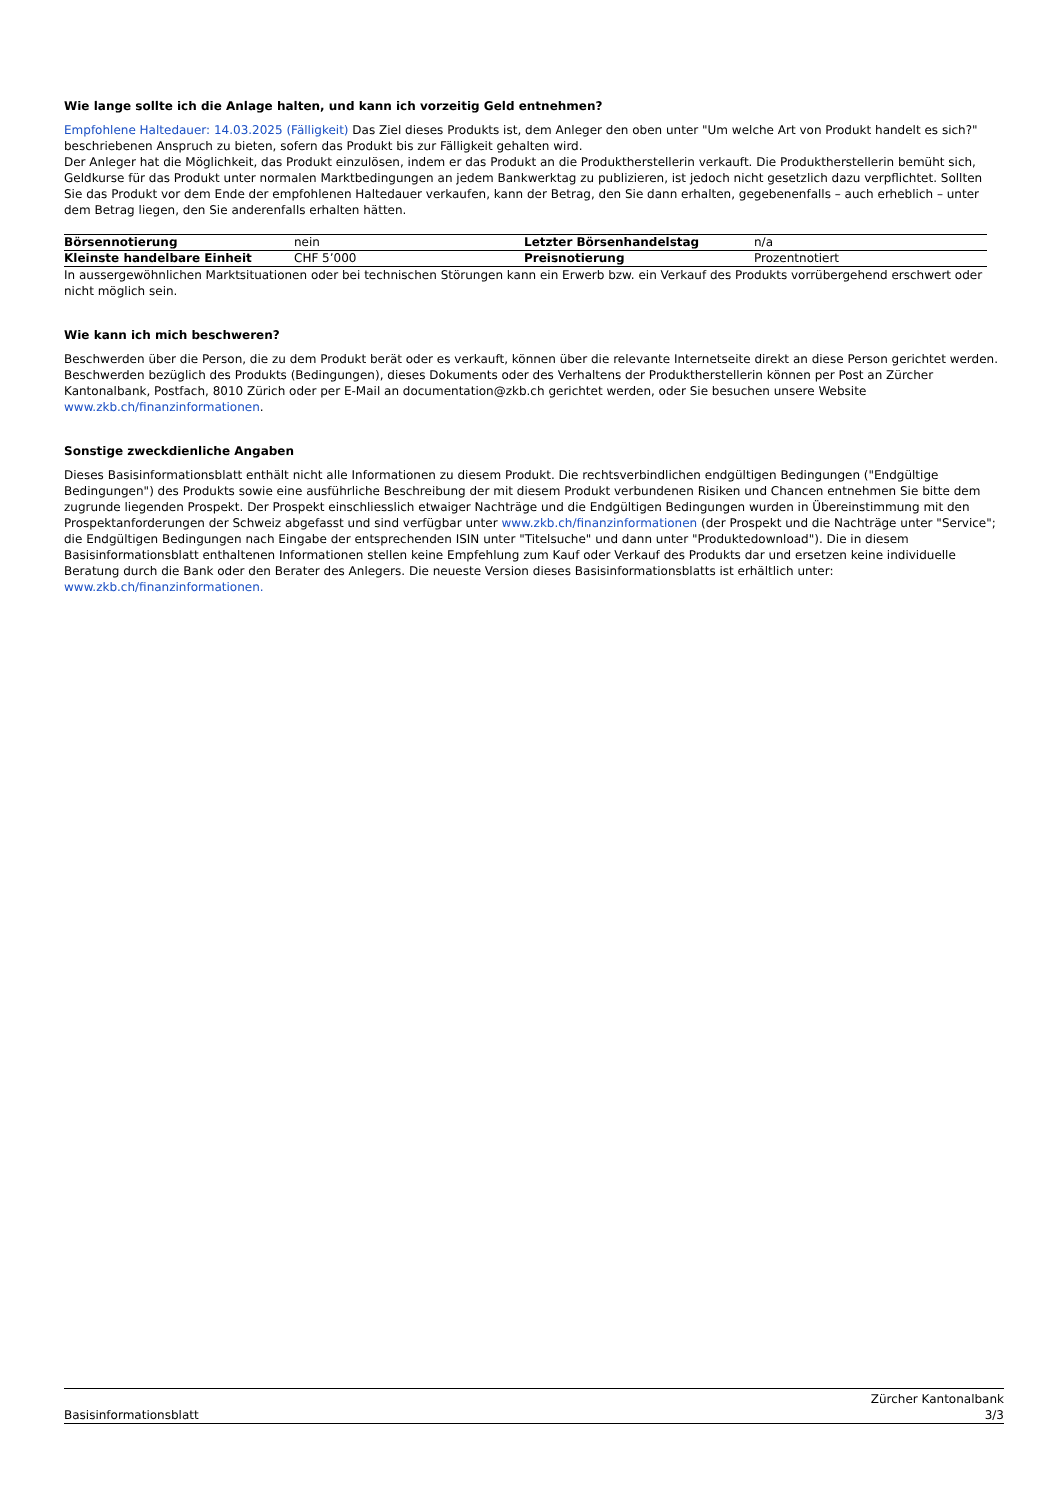Wie lange sollte ich die Anlage halten, und kann ich vorzeitig Geld entnehmen?
Empfohlene Haltedauer: 14.03.2025 (Fälligkeit) Das Ziel dieses Produkts ist, dem Anleger den oben unter "Um welche Art von Produkt handelt es sich?" beschriebenen Anspruch zu bieten, sofern das Produkt bis zur Fälligkeit gehalten wird.
Der Anleger hat die Möglichkeit, das Produkt einzulösen, indem er das Produkt an die Produktherstellerin verkauft. Die Produktherstellerin bemüht sich, Geldkurse für das Produkt unter normalen Marktbedingungen an jedem Bankwerktag zu publizieren, ist jedoch nicht gesetzlich dazu verpflichtet. Sollten Sie das Produkt vor dem Ende der empfohlenen Haltedauer verkaufen, kann der Betrag, den Sie dann erhalten, gegebenenfalls – auch erheblich – unter dem Betrag liegen, den Sie anderenfalls erhalten hätten.
| Börsennotierung | nein | Letzter Börsenhandelstag | n/a |
| Kleinste handelbare Einheit | CHF 5’000 | Preisnotierung | Prozentnotiert |
In aussergewöhnlichen Marktsituationen oder bei technischen Störungen kann ein Erwerb bzw. ein Verkauf des Produkts vorrübergehend erschwert oder nicht möglich sein.
Wie kann ich mich beschweren?
Beschwerden über die Person, die zu dem Produkt berät oder es verkauft, können über die relevante Internetseite direkt an diese Person gerichtet werden. Beschwerden bezüglich des Produkts (Bedingungen), dieses Dokuments oder des Verhaltens der Produktherstellerin können per Post an Zürcher Kantonalbank, Postfach, 8010 Zürich oder per E-Mail an documentation@zkb.ch gerichtet werden, oder Sie besuchen unsere Website www.zkb.ch/finanzinformationen.
Sonstige zweckdienliche Angaben
Dieses Basisinformationsblatt enthält nicht alle Informationen zu diesem Produkt. Die rechtsverbindlichen endgültigen Bedingungen ("Endgültige Bedingungen") des Produkts sowie eine ausführliche Beschreibung der mit diesem Produkt verbundenen Risiken und Chancen entnehmen Sie bitte dem zugrunde liegenden Prospekt. Der Prospekt einschliesslich etwaiger Nachträge und die Endgültigen Bedingungen wurden in Übereinstimmung mit den Prospektanforderungen der Schweiz abgefasst und sind verfügbar unter www.zkb.ch/finanzinformationen (der Prospekt und die Nachträge unter "Service"; die Endgültigen Bedingungen nach Eingabe der entsprechenden ISIN unter "Titelsuche" und dann unter "Produktedownload"). Die in diesem Basisinformationsblatt enthaltenen Informationen stellen keine Empfehlung zum Kauf oder Verkauf des Produkts dar und ersetzen keine individuelle Beratung durch die Bank oder den Berater des Anlegers. Die neueste Version dieses Basisinformationsblatts ist erhältlich unter: www.zkb.ch/finanzinformationen.
Basisinformationsblatt
Zürcher Kantonalbank
3/3